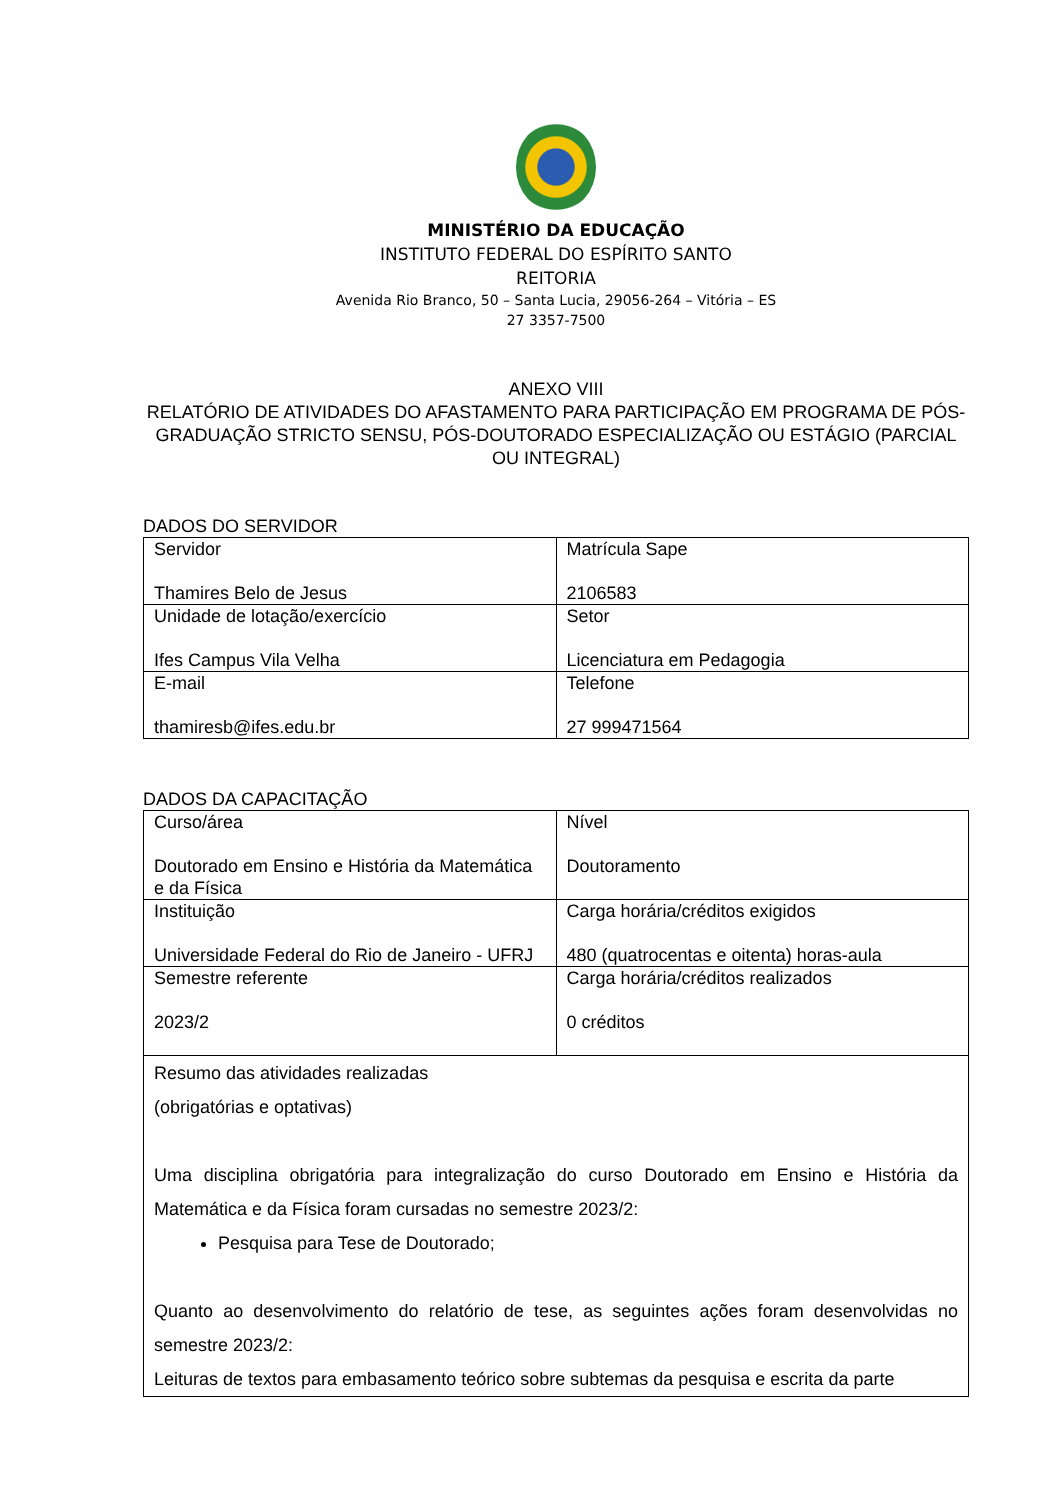MINISTÉRIO DA EDUCAÇÃO
INSTITUTO FEDERAL DO ESPÍRITO SANTO
REITORIA
Avenida Rio Branco, 50 – Santa Lucia, 29056-264 – Vitória – ES
27 3357-7500
ANEXO VIII
RELATÓRIO DE ATIVIDADES DO AFASTAMENTO PARA PARTICIPAÇÃO EM PROGRAMA DE PÓS-GRADUAÇÃO STRICTO SENSU, PÓS-DOUTORADO ESPECIALIZAÇÃO OU ESTÁGIO (PARCIAL OU INTEGRAL)
DADOS DO SERVIDOR
| Servidor Thamires Belo de Jesus | Matrícula Sape 2106583 |
| Unidade de lotação/exercício Ifes Campus Vila Velha | Setor Licenciatura em Pedagogia |
| E-mail thamiresb@ifes.edu.br | Telefone 27 999471564 |
DADOS DA CAPACITAÇÃO
| Curso/área Doutorado em Ensino e História da Matemática e da Física | Nível Doutoramento |
| Instituição Universidade Federal do Rio de Janeiro - UFRJ | Carga horária/créditos exigidos 480 (quatrocentas e oitenta) horas-aula |
| Semestre referente 2023/2 | Carga horária/créditos realizados 0 créditos |
| Resumo das atividades realizadas (obrigatórias e optativas) Uma disciplina obrigatória para integralização do curso Doutorado em Ensino e História da Matemática e da Física foram cursadas no semestre 2023/2: Pesquisa para Tese de Doutorado; Quanto ao desenvolvimento do relatório de tese, as seguintes ações foram desenvolvidas no semestre 2023/2: Leituras de textos para embasamento teórico sobre subtemas da pesquisa e escrita da parte | |